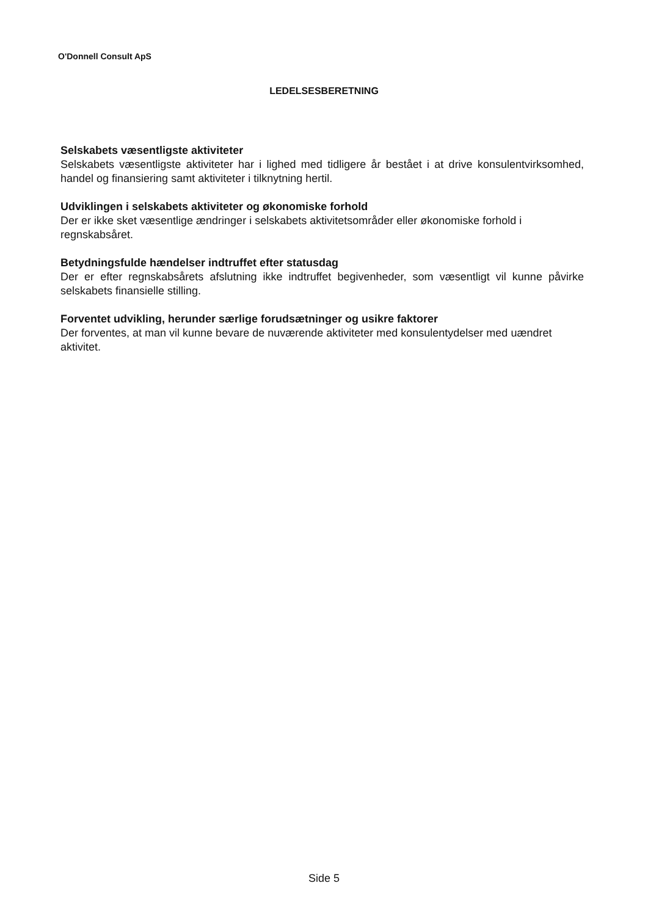O'Donnell Consult ApS
LEDELSESBERETNING
Selskabets væsentligste aktiviteter
Selskabets væsentligste aktiviteter har i lighed med tidligere år bestået i at drive konsulentvirksomhed, handel og finansiering samt aktiviteter i tilknytning hertil.
Udviklingen i selskabets aktiviteter og økonomiske forhold
Der er ikke sket væsentlige ændringer i selskabets aktivitetsområder eller økonomiske forhold i regnskabsåret.
Betydningsfulde hændelser indtruffet efter statusdag
Der er efter regnskabsårets afslutning ikke indtruffet begivenheder, som væsentligt vil kunne påvirke selskabets finansielle stilling.
Forventet udvikling, herunder særlige forudsætninger og usikre faktorer
Der forventes, at man vil kunne bevare de nuværende aktiviteter med konsulentydelser med uændret aktivitet.
Side 5